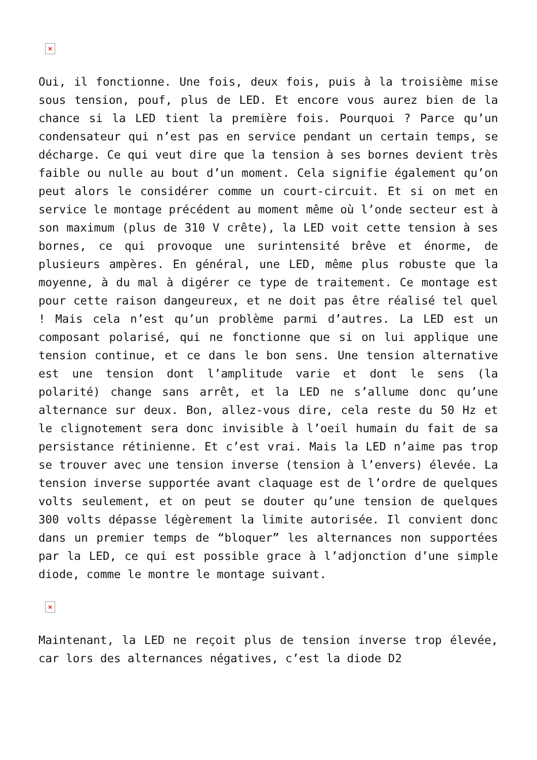×
Oui, il fonctionne. Une fois, deux fois, puis à la troisième mise sous tension, pouf, plus de LED. Et encore vous aurez bien de la chance si la LED tient la première fois. Pourquoi ? Parce qu’un condensateur qui n’est pas en service pendant un certain temps, se décharge. Ce qui veut dire que la tension à ses bornes devient très faible ou nulle au bout d’un moment. Cela signifie également qu’on peut alors le considérer comme un court-circuit. Et si on met en service le montage précédent au moment même où l’onde secteur est à son maximum (plus de 310 V crête), la LED voit cette tension à ses bornes, ce qui provoque une surintensité brêve et énorme, de plusieurs ampères. En général, une LED, même plus robuste que la moyenne, à du mal à digérer ce type de traitement. Ce montage est pour cette raison dangeureux, et ne doit pas être réalisé tel quel ! Mais cela n’est qu’un problème parmi d’autres. La LED est un composant polarisé, qui ne fonctionne que si on lui applique une tension continue, et ce dans le bon sens. Une tension alternative est une tension dont l’amplitude varie et dont le sens (la polarité) change sans arrêt, et la LED ne s’allume donc qu’une alternance sur deux. Bon, allez-vous dire, cela reste du 50 Hz et le clignotement sera donc invisible à l’oeil humain du fait de sa persistance rétinienne. Et c’est vrai. Mais la LED n’aime pas trop se trouver avec une tension inverse (tension à l’envers) élevée. La tension inverse supportée avant claquage est de l’ordre de quelques volts seulement, et on peut se douter qu’une tension de quelques 300 volts dépasse légèrement la limite autorisée. Il convient donc dans un premier temps de “bloquer” les alternances non supportées par la LED, ce qui est possible grace à l’adjonction d’une simple diode, comme le montre le montage suivant.
×
Maintenant, la LED ne reçoit plus de tension inverse trop élevée, car lors des alternances négatives, c’est la diode D2